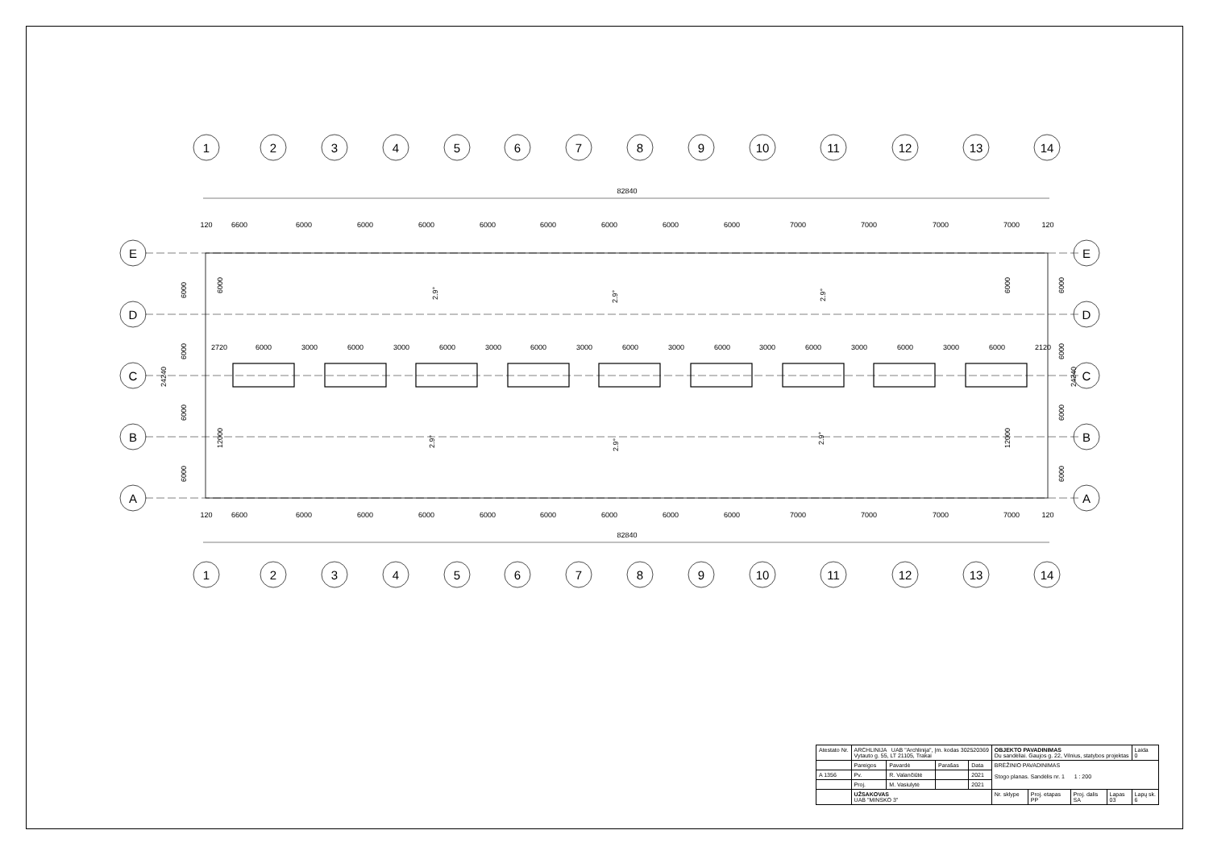E
D
C
B
A
E
D
C
B
A
1
2
3
4
5
6
7
8
9
10
11
12
13
14
1
2
3
4
5
6
7
8
9
10
11
12
13
14
82840
82840
120
6600
6000
6000
6000
6000
6000
6000
6000
6000
7000
7000
7000
7000
120
120
6600
6000
6000
6000
6000
6000
6000
6000
6000
7000
7000
7000
7000
120
2720
6000
3000
6000
3000
6000
3000
6000
3000
6000
3000
6000
3000
6000
3000
6000
3000
6000
2120
6000
6000
6000
6000
24240
12000
6000
6000
12000
6000
6000
6000
6000
24240
2.9°
2.9°
2.9°
2.9°
2.9°
2.9°
| Atestato Nr. | ARCHLINIJA UAB "Archlinija", Įm. kodas 302520369 Vytauto g. 55, LT 21105, Trakai | | | | OBJEKTO PAVADINIMAS Du sandėliai. Gaujos g. 22, Vilnius, statybos projektas | | | | Laida 0 |
| | Pareigos | Pavardė | Parašas | Data | BRĖŽINIO PAVADINIMAS Stogo planas. Sandėlis nr. 1 1 : 200 | | | | |
| A 1356 | Pv. | R. Valančiūtė | | 2021 | | | | | |
| | Proj. | M. Vasiulytė | | 2021 | | | | | |
| | UŽSAKOVAS UAB "MINSKO 3" | | | | Nr. sklype | Proj. etapas PP | Proj. dalis SA | Lapas 03 | Lapų sk. 6 |